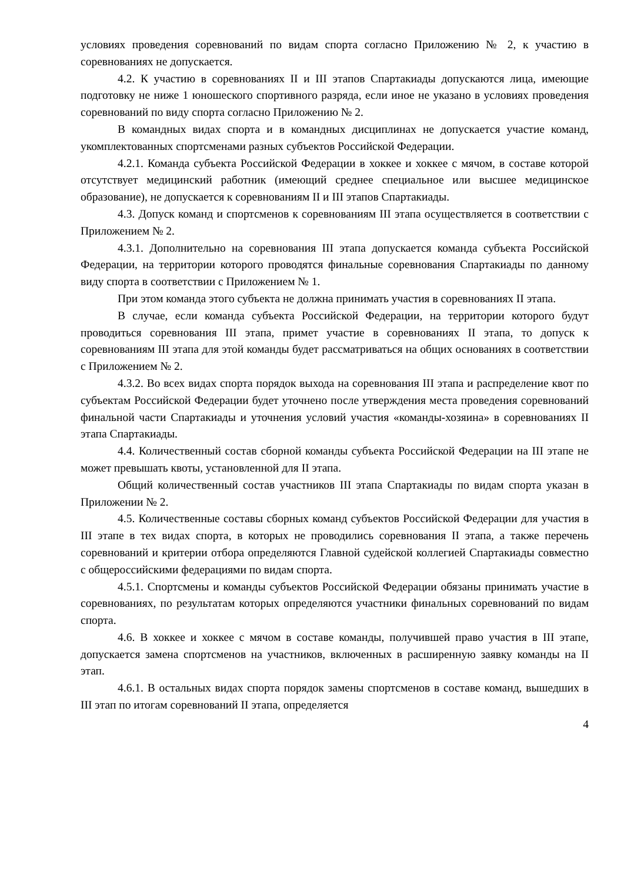условиях проведения соревнований по видам спорта согласно Приложению № 2, к участию в соревнованиях не допускается.
4.2. К участию в соревнованиях II и III этапов Спартакиады допускаются лица, имеющие подготовку не ниже 1 юношеского спортивного разряда, если иное не указано в условиях проведения соревнований по виду спорта согласно Приложению № 2.
В командных видах спорта и в командных дисциплинах не допускается участие команд, укомплектованных спортсменами разных субъектов Российской Федерации.
4.2.1. Команда субъекта Российской Федерации в хоккее и хоккее с мячом, в составе которой отсутствует медицинский работник (имеющий среднее специальное или высшее медицинское образование), не допускается к соревнованиям II и III этапов Спартакиады.
4.3. Допуск команд и спортсменов к соревнованиям III этапа осуществляется в соответствии с Приложением № 2.
4.3.1. Дополнительно на соревнования III этапа допускается команда субъекта Российской Федерации, на территории которого проводятся финальные соревнования Спартакиады по данному виду спорта в соответствии с Приложением № 1.
При этом команда этого субъекта не должна принимать участия в соревнованиях II этапа.
В случае, если команда субъекта Российской Федерации, на территории которого будут проводиться соревнования III этапа, примет участие в соревнованиях II этапа, то допуск к соревнованиям III этапа для этой команды будет рассматриваться на общих основаниях в соответствии с Приложением № 2.
4.3.2. Во всех видах спорта порядок выхода на соревнования III этапа и распределение квот по субъектам Российской Федерации будет уточнено после утверждения места проведения соревнований финальной части Спартакиады и уточнения условий участия «команды-хозяина» в соревнованиях II этапа Спартакиады.
4.4. Количественный состав сборной команды субъекта Российской Федерации на III этапе не может превышать квоты, установленной для II этапа.
Общий количественный состав участников III этапа Спартакиады по видам спорта указан в Приложении № 2.
4.5. Количественные составы сборных команд субъектов Российской Федерации для участия в III этапе в тех видах спорта, в которых не проводились соревнования II этапа, а также перечень соревнований и критерии отбора определяются Главной судейской коллегией Спартакиады совместно с общероссийскими федерациями по видам спорта.
4.5.1. Спортсмены и команды субъектов Российской Федерации обязаны принимать участие в соревнованиях, по результатам которых определяются участники финальных соревнований по видам спорта.
4.6. В хоккее и хоккее с мячом в составе команды, получившей право участия в III этапе, допускается замена спортсменов на участников, включенных в расширенную заявку команды на II этап.
4.6.1. В остальных видах спорта порядок замены спортсменов в составе команд, вышедших в III этап по итогам соревнований II этапа, определяется
4